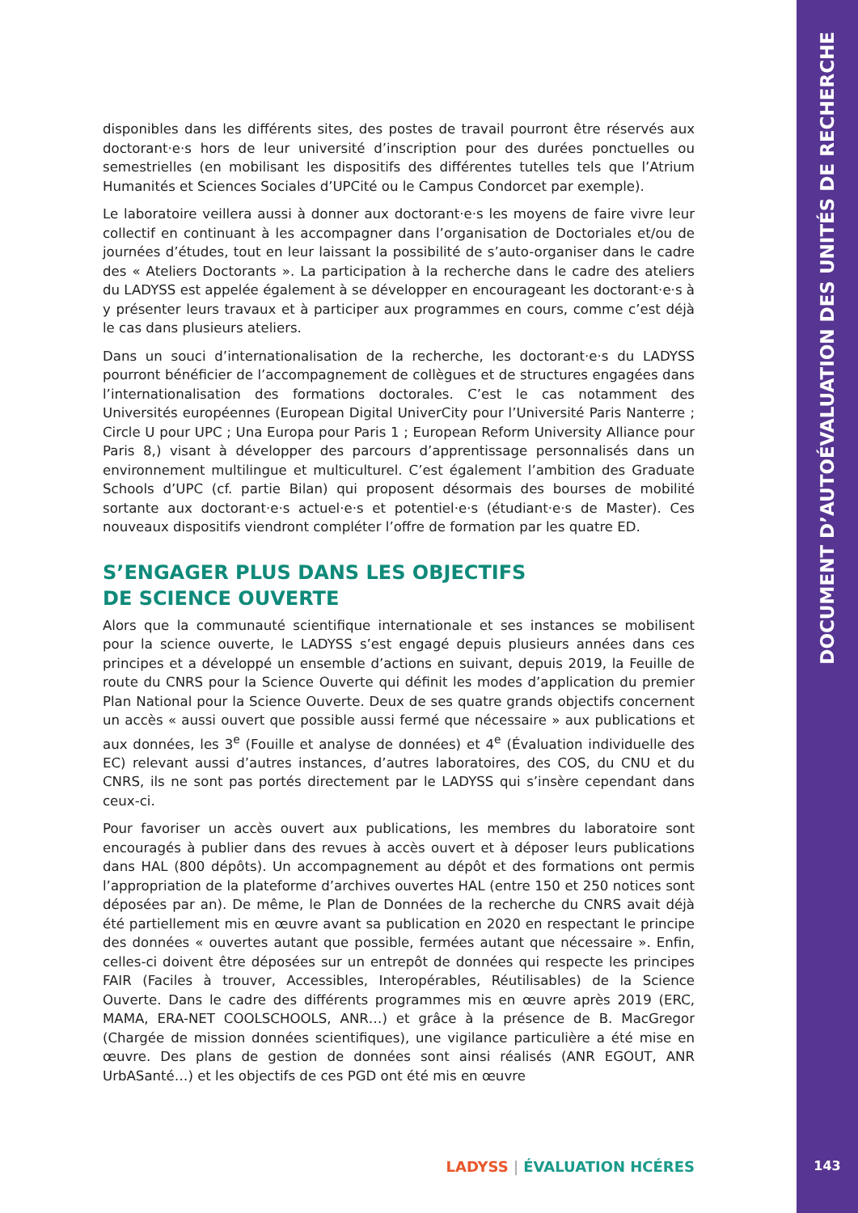disponibles dans les différents sites, des postes de travail pourront être réservés aux doctorant·e·s hors de leur université d’inscription pour des durées ponctuelles ou semestrielles (en mobilisant les dispositifs des différentes tutelles tels que l’Atrium Humanités et Sciences Sociales d’UPCité ou le Campus Condorcet par exemple).
Le laboratoire veillera aussi à donner aux doctorant·e·s les moyens de faire vivre leur collectif en continuant à les accompagner dans l’organisation de Doctoriales et/ou de journées d’études, tout en leur laissant la possibilité de s’auto-organiser dans le cadre des « Ateliers Doctorants ». La participation à la recherche dans le cadre des ateliers du LADYSS est appelée également à se développer en encourageant les doctorant·e·s à y présenter leurs travaux et à participer aux programmes en cours, comme c’est déjà le cas dans plusieurs ateliers.
Dans un souci d’internationalisation de la recherche, les doctorant·e·s du LADYSS pourront bénéficier de l’accompagnement de collègues et de structures engagées dans l’internationalisation des formations doctorales. C’est le cas notamment des Universités européennes (European Digital UniverCity pour l’Université Paris Nanterre ; Circle U pour UPC ; Una Europa pour Paris 1 ; European Reform University Alliance pour Paris 8,) visant à développer des parcours d’apprentissage personnalisés dans un environnement multilingue et multiculturel. C’est également l’ambition des Graduate Schools d’UPC (cf. partie Bilan) qui proposent désormais des bourses de mobilité sortante aux doctorant·e·s actuel·e·s et potentiel·e·s (étudiant·e·s de Master). Ces nouveaux dispositifs viendront compléter l’offre de formation par les quatre ED.
S’ENGAGER PLUS DANS LES OBJECTIFS
DE SCIENCE OUVERTE
Alors que la communauté scientifique internationale et ses instances se mobilisent pour la science ouverte, le LADYSS s’est engagé depuis plusieurs années dans ces principes et a développé un ensemble d’actions en suivant, depuis 2019, la Feuille de route du CNRS pour la Science Ouverte qui définit les modes d’application du premier Plan National pour la Science Ouverte. Deux de ses quatre grands objectifs concernent un accès « aussi ouvert que possible aussi fermé que nécessaire » aux publications et aux données, les 3<sup>e</sup> (Fouille et analyse de données) et 4<sup>e</sup> (Évaluation individuelle des EC) relevant aussi d’autres instances, d’autres laboratoires, des COS, du CNU et du CNRS, ils ne sont pas portés directement par le LADYSS qui s’insère cependant dans ceux-ci.
Pour favoriser un accès ouvert aux publications, les membres du laboratoire sont encouragés à publier dans des revues à accès ouvert et à déposer leurs publications dans HAL (800 dépôts). Un accompagnement au dépôt et des formations ont permis l’appropriation de la plateforme d’archives ouvertes HAL (entre 150 et 250 notices sont déposées par an). De même, le Plan de Données de la recherche du CNRS avait déjà été partiellement mis en œuvre avant sa publication en 2020 en respectant le principe des données « ouvertes autant que possible, fermées autant que nécessaire ». Enfin, celles-ci doivent être déposées sur un entrepôt de données qui respecte les principes FAIR (Faciles à trouver, Accessibles, Interopérables, Réutilisables) de la Science Ouverte. Dans le cadre des différents programmes mis en œuvre après 2019 (ERC, MAMA, ERA-NET COOLSCHOOLS, ANR…) et grâce à la présence de B. MacGregor (Chargée de mission données scientifiques), une vigilance particulière a été mise en œuvre. Des plans de gestion de données sont ainsi réalisés (ANR EGOUT, ANR UrbASanté…) et les objectifs de ces PGD ont été mis en œuvre
DOCUMENT D’AUTOÉVALUATION DES UNITÉS DE RECHERCHE
LADYSS | ÉVALUATION HCÉRES 143